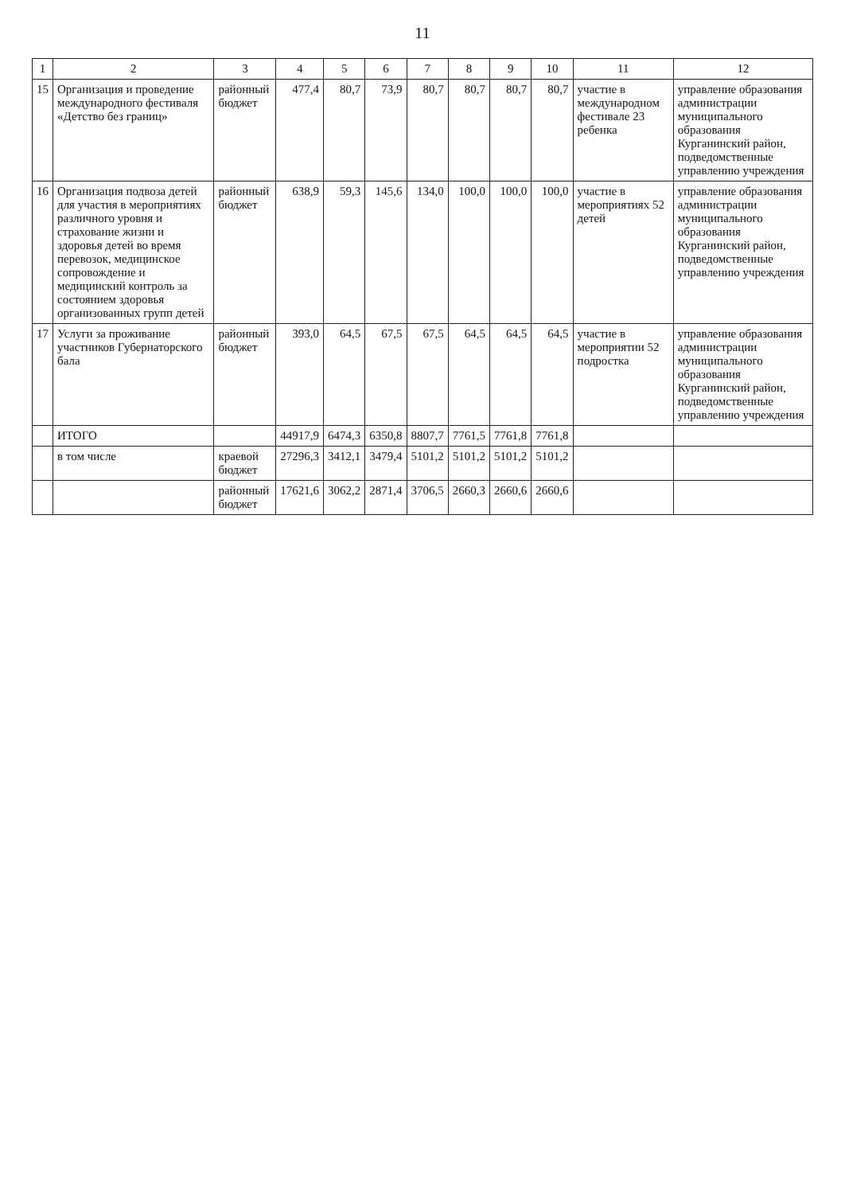11
| 1 | 2 | 3 | 4 | 5 | 6 | 7 | 8 | 9 | 10 | 11 | 12 |
| --- | --- | --- | --- | --- | --- | --- | --- | --- | --- | --- | --- |
| 15 | Организация и проведение международного фестиваля «Детство без границ» | районный бюджет | 477,4 | 80,7 | 73,9 | 80,7 | 80,7 | 80,7 | 80,7 | участие в международном фестивале 23 ребенка | управление образования администрации муниципального образования Курганинский район, подведомственные управлению учреждения |
| 16 | Организация подвоза детей для участия в мероприятиях различного уровня и страхование жизни и здоровья детей во время перевозок, медицинское сопровождение и медицинский контроль за состоянием здоровья организованных групп детей | районный бюджет | 638,9 | 59,3 | 145,6 | 134,0 | 100,0 | 100,0 | 100,0 | участие в мероприятиях 52 детей | управление образования администрации муниципального образования Курганинский район, подведомственные управлению учреждения |
| 17 | Услуги за проживание участников Губернаторского бала | районный бюджет | 393,0 | 64,5 | 67,5 | 67,5 | 64,5 | 64,5 | 64,5 | участие в мероприятии 52 подростка | управление образования администрации муниципального образования Курганинский район, подведомственные управлению учреждения |
| | ИТОГО | | 44917,9 | 6474,3 | 6350,8 | 8807,7 | 7761,5 | 7761,8 | 7761,8 | | |
| | в том числе | краевой бюджет | 27296,3 | 3412,1 | 3479,4 | 5101,2 | 5101,2 | 5101,2 | 5101,2 | | |
| | | районный бюджет | 17621,6 | 3062,2 | 2871,4 | 3706,5 | 2660,3 | 2660,6 | 2660,6 | | |